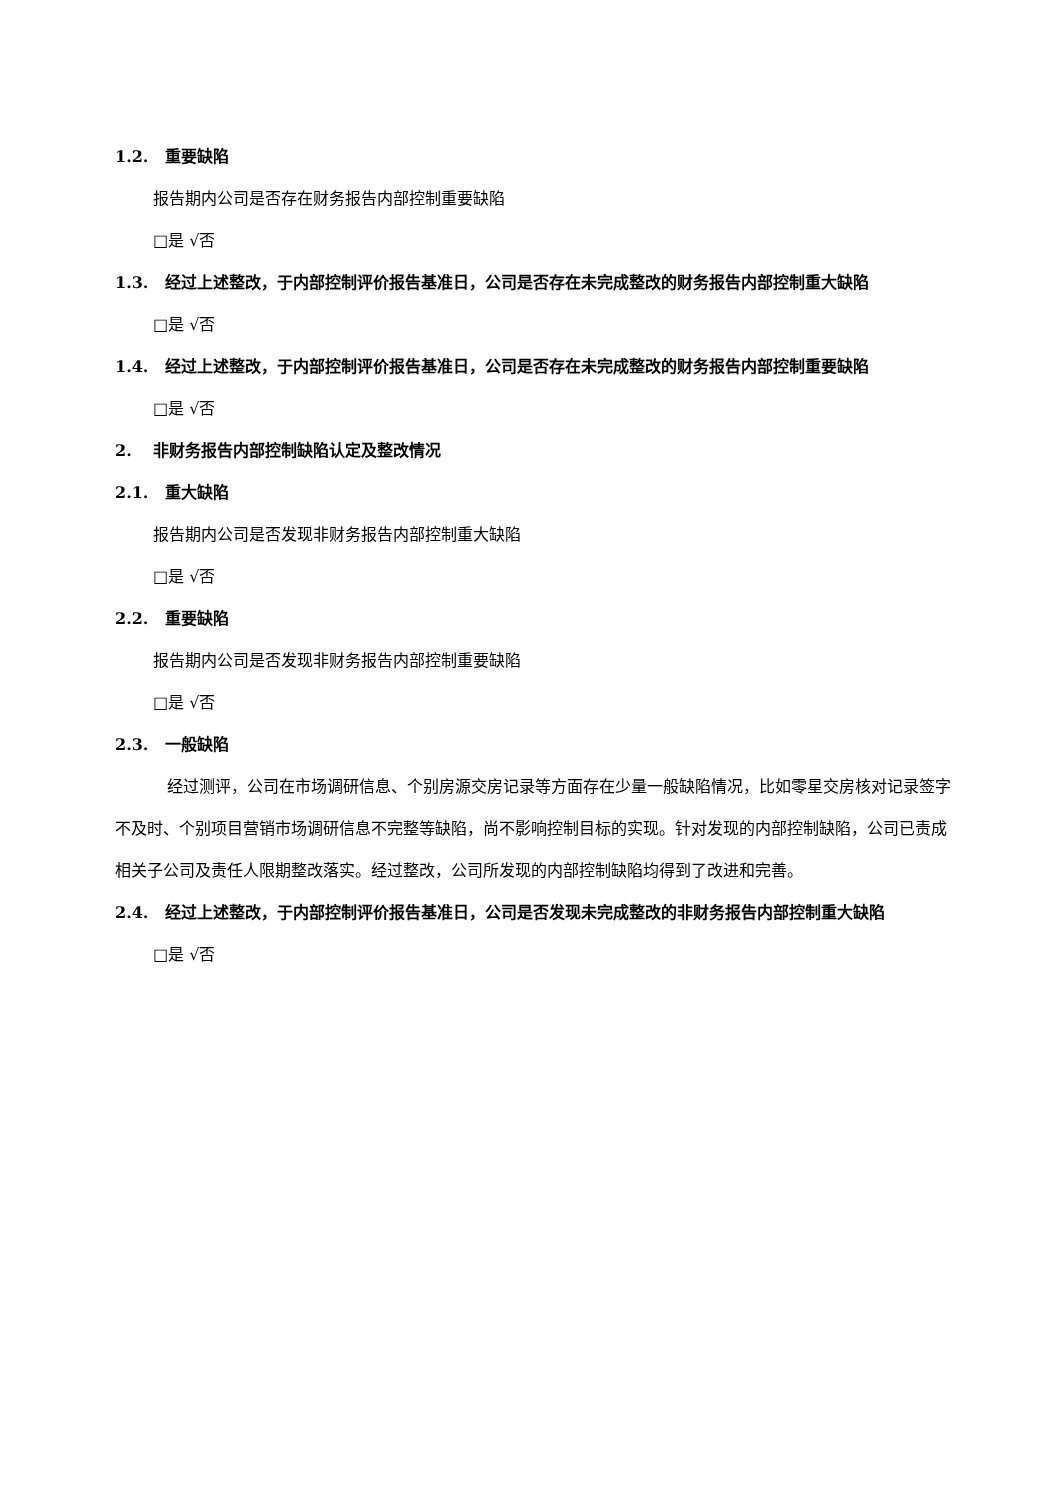1.2. 重要缺陷
报告期内公司是否存在财务报告内部控制重要缺陷
□是 √否
1.3. 经过上述整改，于内部控制评价报告基准日，公司是否存在未完成整改的财务报告内部控制重大缺陷
□是 √否
1.4. 经过上述整改，于内部控制评价报告基准日，公司是否存在未完成整改的财务报告内部控制重要缺陷
□是 √否
2. 非财务报告内部控制缺陷认定及整改情况
2.1. 重大缺陷
报告期内公司是否发现非财务报告内部控制重大缺陷
□是 √否
2.2. 重要缺陷
报告期内公司是否发现非财务报告内部控制重要缺陷
□是 √否
2.3. 一般缺陷
经过测评，公司在市场调研信息、个别房源交房记录等方面存在少量一般缺陷情况，比如零星交房核对记录签字不及时、个别项目营销市场调研信息不完整等缺陷，尚不影响控制目标的实现。针对发现的内部控制缺陷，公司已责成相关子公司及责任人限期整改落实。经过整改，公司所发现的内部控制缺陷均得到了改进和完善。
2.4. 经过上述整改，于内部控制评价报告基准日，公司是否发现未完成整改的非财务报告内部控制重大缺陷
□是 √否